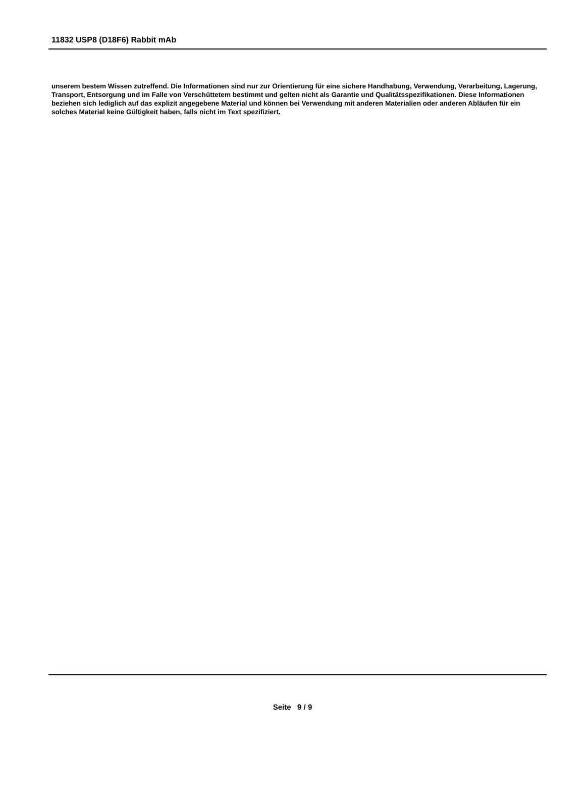11832 USP8 (D18F6) Rabbit mAb
unserem bestem Wissen zutreffend. Die Informationen sind nur zur Orientierung für eine sichere Handhabung, Verwendung, Verarbeitung, Lagerung, Transport, Entsorgung und im Falle von Verschüttetem bestimmt und gelten nicht als Garantie und Qualitätsspezifikationen. Diese Informationen beziehen sich lediglich auf das explizit angegebene Material und können bei Verwendung mit anderen Materialien oder anderen Abläufen für ein solches Material keine Gültigkeit haben, falls nicht im Text spezifiziert.
Seite 9 / 9